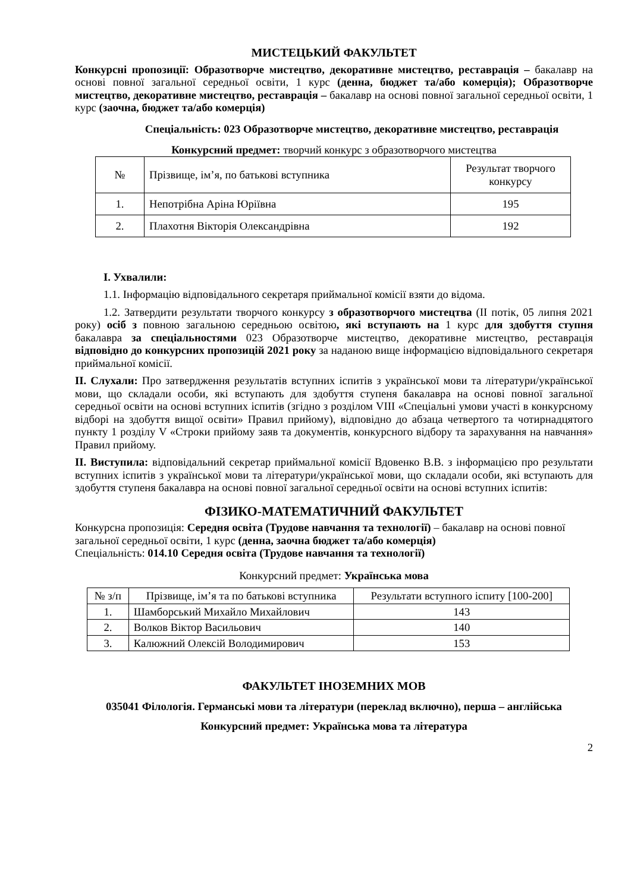МИСТЕЦЬКИЙ ФАКУЛЬТЕТ
Конкурсні пропозиції: Образотворче мистецтво, декоративне мистецтво, реставрація – бакалавр на основі повної загальної середньої освіти, 1 курс (денна, бюджет та/або комерція); Образотворче мистецтво, декоративне мистецтво, реставрація – бакалавр на основі повної загальної середньої освіти, 1 курс (заочна, бюджет та/або комерція)
Спеціальність: 023 Образотворче мистецтво, декоративне мистецтво, реставрація
Конкурсний предмет: творчий конкурс з образотворчого мистецтва
| № | Прізвище, ім’я, по батькові вступника | Результат творчого конкурсу |
| --- | --- | --- |
| 1. | Непотрібна Аріна Юріївна | 195 |
| 2. | Плахотня Вікторія Олександрівна | 192 |
I. Ухвалили:
1.1. Інформацію відповідального секретаря приймальної комісії взяти до відома.
1.2. Затвердити результати творчого конкурсу з образотворчого мистецтва (ІІ потік, 05 липня 2021 року) осіб з повною загальною середньою освітою, які вступають на 1 курс для здобуття ступня бакалавра за спеціальностями 023 Образотворче мистецтво, декоративне мистецтво, реставрація відповідно до конкурсних пропозицій 2021 року за наданою вище інформацією відповідального секретаря приймальної комісії.
II. Слухали: Про затвердження результатів вступних іспитів з української мови та літератури/української мови, що складали особи, які вступають для здобуття ступеня бакалавра на основі повної загальної середньої освіти на основі вступних іспитів (згідно з розділом VIII «Спеціальні умови участі в конкурсному відборі на здобуття вищої освіти» Правил прийому), відповідно до абзаца четвертого та чотирнадцятого пункту 1 розділу V «Строки прийому заяв та документів, конкурсного відбору та зарахування на навчання» Правил прийому.
II. Виступила: відповідальний секретар приймальної комісії Вдовенко В.В. з інформацією про результати вступних іспитів з української мови та літератури/української мови, що складали особи, які вступають для здобуття ступеня бакалавра на основі повної загальної середньої освіти на основі вступних іспитів:
ФІЗИКО-МАТЕМАТИЧНИЙ ФАКУЛЬТЕТ
Конкурсна пропозиція: Середня освіта (Трудове навчання та технології) – бакалавр на основі повної загальної середньої освіти, 1 курс (денна, заочна бюджет та/або комерція)
Спеціальність: 014.10 Середня освіта (Трудове навчання та технології)
Конкурсний предмет: Українська мова
| № з/п | Прізвище, ім’я та по батькові вступника | Результати вступного іспиту [100-200] |
| --- | --- | --- |
| 1. | Шамборський Михайло Михайлович | 143 |
| 2. | Волков Віктор Васильович | 140 |
| 3. | Калюжний Олексій Володимирович | 153 |
ФАКУЛЬТЕТ ІНОЗЕМНИХ МОВ
035041 Філологія. Германські мови та літератури (переклад включно), перша – англійська
Конкурсний предмет: Українська мова та література
2